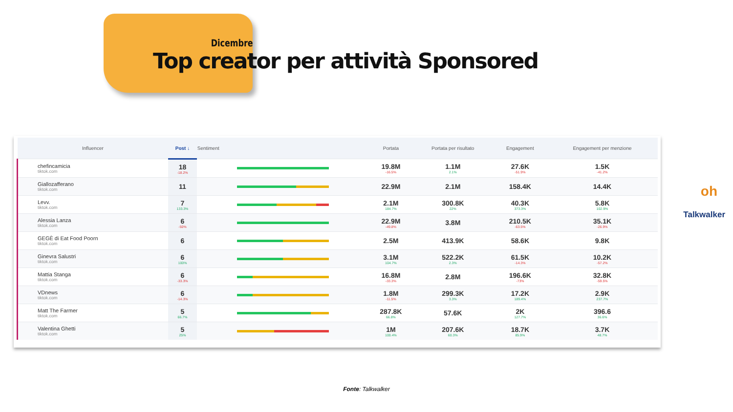Dicembre
Top creator per attività Sponsored
| Influencer | Post ↓ | Sentiment | Portata | Portata per risultato | Engagement | Engagement per menzione |
| --- | --- | --- | --- | --- | --- | --- |
| chefincamicia tiktok.com | 18<sub>-18.2%</sub> | | 19.8M<sub>-16.5%</sub> | 1.1M<sub>2.1%</sub> | 27.6K<sub>-51.9%</sub> | 1.5K<sub>-41.2%</sub> |
| Giallozafferano tiktok.com | 11 | | 22.9M | 2.1M | 158.4K | 14.4K |
| Levv. tiktok.com | 7<sub>133.3%</sub> | | 2.1M<sub>184.7%</sub> | 300.8K<sub>22%</sub> | 40.3K<sub>373.3%</sub> | 5.8K<sub>102.9%</sub> |
| Alessia Lanza tiktok.com | 6<sub>-50%</sub> | | 22.9M<sub>-49.8%</sub> | 3.8M | 210.5K<sub>-63.5%</sub> | 35.1K<sub>-26.9%</sub> |
| GEGÈ di Eat Food Poorn tiktok.com | 6 | | 2.5M | 413.9K | 58.6K | 9.8K |
| Ginevra Salustri tiktok.com | 6<sub>100%</sub> | | 3.1M<sub>104.7%</sub> | 522.2K<sub>2.3%</sub> | 61.5K<sub>-14.3%</sub> | 10.2K<sub>-57.2%</sub> |
| Mattia Stanga tiktok.com | 6<sub>-33.3%</sub> | | 16.8M<sub>-33.3%</sub> | 2.8M | 196.6K<sub>-73%</sub> | 32.8K<sub>-59.5%</sub> |
| VDnews tiktok.com | 6<sub>-14.3%</sub> | | 1.8M<sub>-11.5%</sub> | 299.3K<sub>3.3%</sub> | 17.2K<sub>189.4%</sub> | 2.9K<sub>237.7%</sub> |
| Matt The Farmer tiktok.com | 5<sub>66.7%</sub> | | 287.8K<sub>66.8%</sub> | 57.6K | 2K<sub>127.7%</sub> | 396.6<sub>36.6%</sub> |
| Valentina Ghetti tiktok.com | 5<sub>25%</sub> | | 1M<sub>100.4%</sub> | 207.6K<sub>60.3%</sub> | 18.7K<sub>85.9%</sub> | 3.7K<sub>48.7%</sub> |
oh
Talkwalker
Fonte: Talkwalker